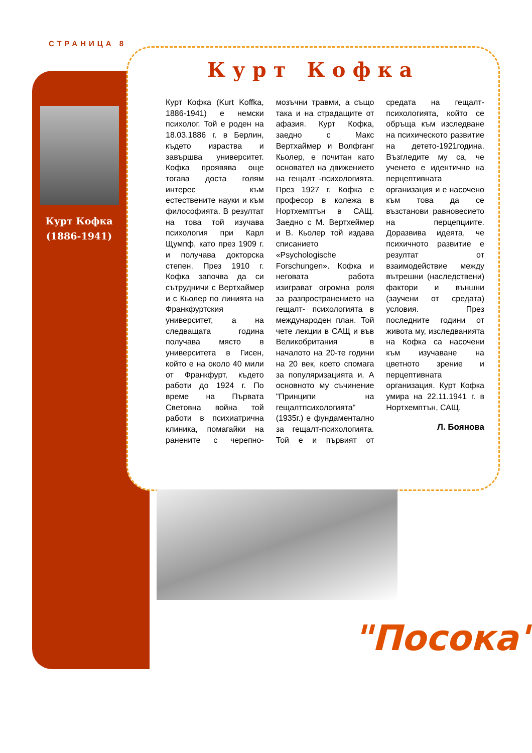СТРАНИЦА 8
Курт Кофка
(1886-1941)
Курт Кофка
Курт Кофка (Kurt Koffka, 1886-1941) е немски психолог. Той е роден на 18.03.1886 г. в Берлин, където израства и завършва университет. Кофка проявява още тогава доста голям интерес към естествените науки и към философията. В резултат на това той изучава психология при Карл Щумпф, като през 1909 г. и получава докторска степен. През 1910 г. Кофка започва да си сътрудничи с Вертхаймер и с Кьолер по линията на Франкфуртския университет, а на следващата година получава място в университета в Гисен, който е на около 40 мили от Франкфурт, където работи до 1924 г. По време на Първата Световна война той работи в психиатрична клиника, помагайки на ранените с черепно-мозъчни травми, а също така и на страдащите от афазия. Курт Кофка, заедно с Макс Вертхаймер и Волфганг Кьолер, е почитан като основател на движението на гещалт -психологията. През 1927 г. Кофка е професор в колежа в Нортхемптън в САЩ. Заедно с М. Вертхеймер и В. Кьолер той издава списанието «Psychologische Forschungen». Кофка и неговата работа изиграват огромна роля за разпространението на гещалт- психологията в международен план. Той чете лекции в САЩ и във Великобритания в началото на 20-те години на 20 век, което спомага за популяризацията и. А основното му съчинение "Принципи на гещалтпсихологията" (1935г.) е фундаментално за гещалт-психологията. Той е и първият от средата на гещалт-психологията, който се обръща към изследване на психическото развитие на детето-1921година. Възгледите му са, че ученето е идентично на перцептивната организация и е насочено към това да се възстанови равновесието на перцепциите. Доразвива идеята, че психичното развитие е резултат от взаимодействие между вътрешни (наследствени) фактори и външни (заучени от средата) условия. През последните години от живота му, изследванията на Кофка са насочени към изучаване на цветното зрение и перцептивната организация. Курт Кофка умира на 22.11.1941 г. в Нортхемптън, САЩ.
Л. Боянова
"Посока"